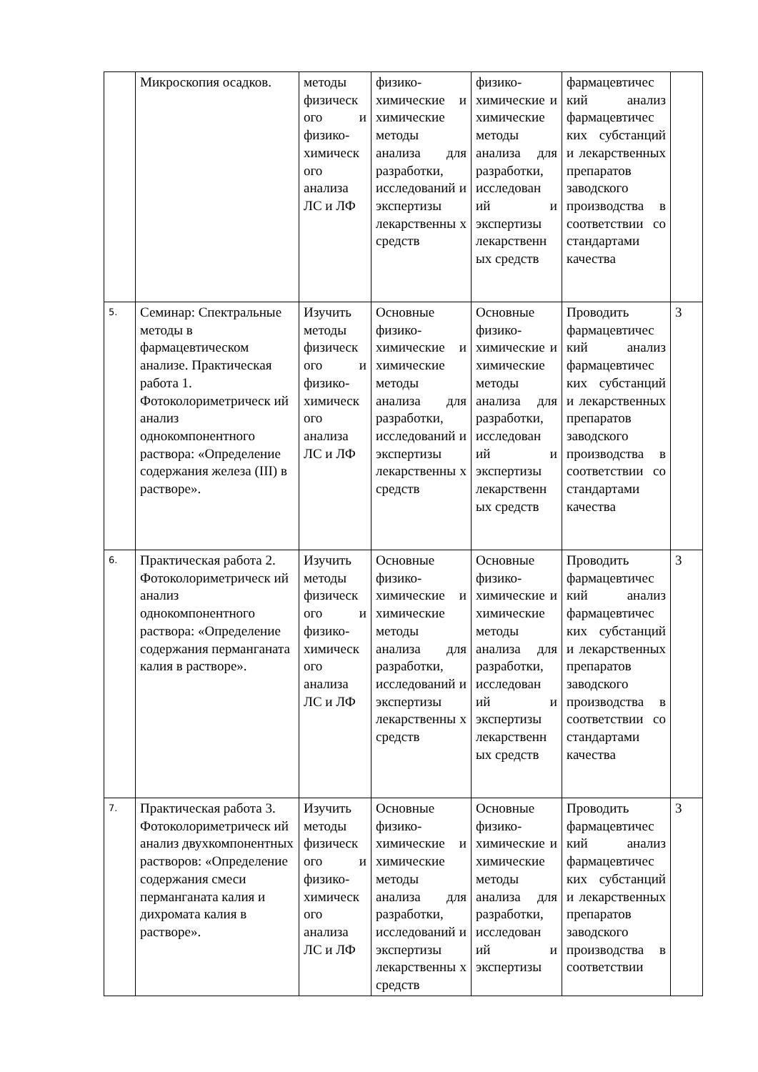| | Микроскопия осадков. | методы физическ ого и физико-химическ ого анализа ЛС и ЛФ | физико-химические и химические методы анализа для разработки, исследований и экспертизы лекарственны х средств | физико-химические и химические методы анализа для разработки, исследован ий и экспертизы лекарственн ых средств | фармацевтичес кий анализ фармацевтичес ких субстанций и лекарственных препаратов заводского производства в соответствии со стандартами качества | |
| 5. | Семинар: Спектральные методы в фармацевтическом анализе. Практическая работа 1. Фотоколориметрическ ий анализ однокомпонентного раствора: «Определение содержания железа (III) в растворе». | Изучить методы физическ ого и физико-химическ ого анализа ЛС и ЛФ | Основные физико-химические и химические методы анализа для разработки, исследований и экспертизы лекарственны х средств | Основные физико-химические и химические методы анализа для разработки, исследован ий и экспертизы лекарственн ых средств | Проводить фармацевтичес кий анализ фармацевтичес ких субстанций и лекарственных препаратов заводского производства в соответствии со стандартами качества | 3 |
| 6. | Практическая работа 2. Фотоколориметрическ ий анализ однокомпонентного раствора: «Определение содержания перманганата калия в растворе». | Изучить методы физическ ого и физико-химическ ого анализа ЛС и ЛФ | Основные физико-химические и химические методы анализа для разработки, исследований и экспертизы лекарственны х средств | Основные физико-химические и химические методы анализа для разработки, исследован ий и экспертизы лекарственн ых средств | Проводить фармацевтичес кий анализ фармацевтичес ких субстанций и лекарственных препаратов заводского производства в соответствии со стандартами качества | 3 |
| 7. | Практическая работа 3. Фотоколориметрическ ий анализ двухкомпонентных растворов: «Определение содержания смеси перманганата калия и дихромата калия в растворе». | Изучить методы физическ ого и физико-химическ ого анализа ЛС и ЛФ | Основные физико-химические и химические методы анализа для разработки, исследований и экспертизы лекарственны х средств | Основные физико-химические и химические методы анализа для разработки, исследован ий и экспертизы | Проводить фармацевтичес кий анализ фармацевтичес ких субстанций и лекарственных препаратов заводского производства в соответствии | 3 |